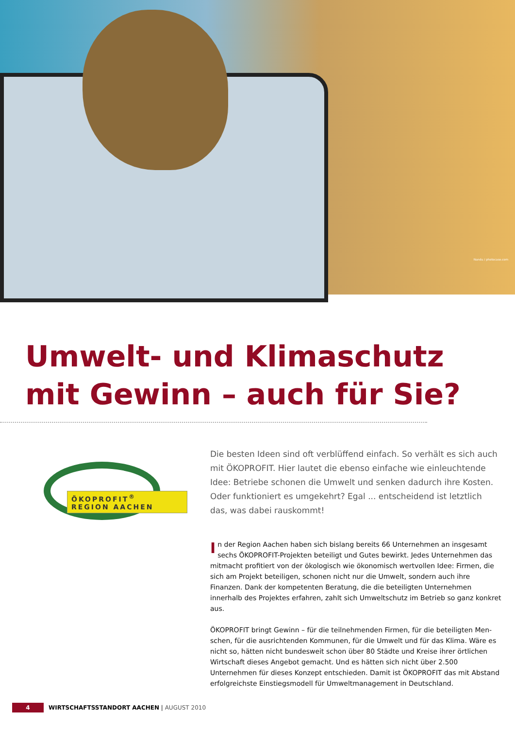Nandu / photocase.com
Umwelt- und Klimaschutz
mit Gewinn – auch für Sie?
ÖKOPROFIT<sup>®</sup>
REGION AACHEN
Die besten Ideen sind oft verblüffend einfach. So verhält es sich auch mit ÖKOPROFIT. Hier lautet die ebenso einfache wie einleuchtende Idee: Betriebe schonen die Umwelt und senken dadurch ihre Kosten. Oder funktioniert es umgekehrt? Egal ... entscheidend ist letztlich das, was dabei rauskommt!
In der Region Aachen haben sich bislang bereits 66 Unternehmen an insgesamt sechs ÖKOPROFIT-Projekten beteiligt und Gutes bewirkt. Jedes Unternehmen das mitmacht profitiert von der ökologisch wie ökonomisch wertvollen Idee: Firmen, die sich am Projekt beteiligen, schonen nicht nur die Umwelt, sondern auch ihre Finanzen. Dank der kompetenten Beratung, die die beteiligten Unternehmen innerhalb des Projektes erfahren, zahlt sich Umweltschutz im Betrieb so ganz konkret aus.
ÖKOPROFIT bringt Gewinn – für die teilnehmenden Firmen, für die beteiligten Men-schen, für die ausrichtenden Kommunen, für die Umwelt und für das Klima. Wäre es nicht so, hätten nicht bundesweit schon über 80 Städte und Kreise ihrer örtlichen Wirtschaft dieses Angebot gemacht. Und es hätten sich nicht über 2.500 Unternehmen für dieses Konzept entschieden. Damit ist ÖKOPROFIT das mit Abstand erfolgreichste Einstiegsmodell für Umweltmanagement in Deutschland.
4 WIRTSCHAFTSSTANDORT AACHEN | AUGUST 2010